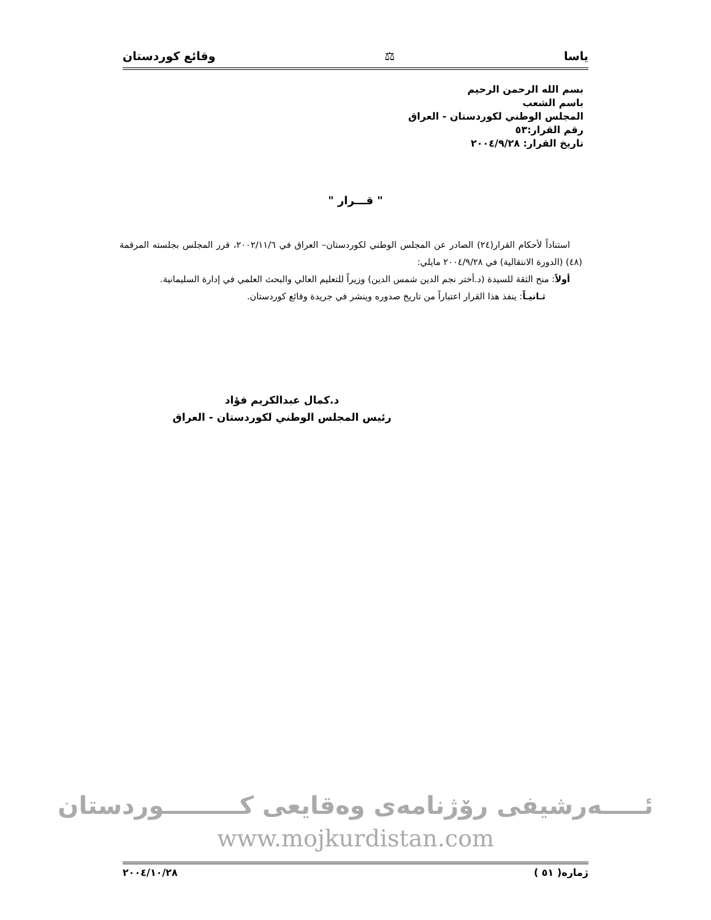ياسا ⚖ وقائع كوردستان
بسم الله الرحمن الرحيم
باسم الشعب
المجلس الوطني لكوردستان - العراق
رقم القرار:٥٣
تاريخ القرار: ٢٠٠٤/٩/٢٨
" قـــرار "
استناداً لأحكام القرار(٢٤) الصادر عن المجلس الوطني لكوردستان– العراق في ٢٠٠٢/١١/٦، قرر المجلس بجلسته المرقمة (٤٨) (الدورة الانتقالية) في ٢٠٠٤/٩/٢٨ مايلي:
أولاً: منح الثقة للسيدة (د.أختر نجم الدين شمس الدين) وزيراً للتعليم العالي والبحث العلمي في إدارة السليمانية.
ثـانيـاً: ينفذ هذا القرار اعتباراً من تاريخ صدوره وينشر في جريدة وقائع كوردستان.
د.كمال عبدالكريم فؤاد
رئيس المجلس الوطني لكوردستان - العراق
ئـــــەرشيفى رۆژنامەى وەقايعى كـــــــــوردستان
www.mojkurdistan.com
ژمارە( ٥١ ) ٢٠٠٤/١٠/٢٨